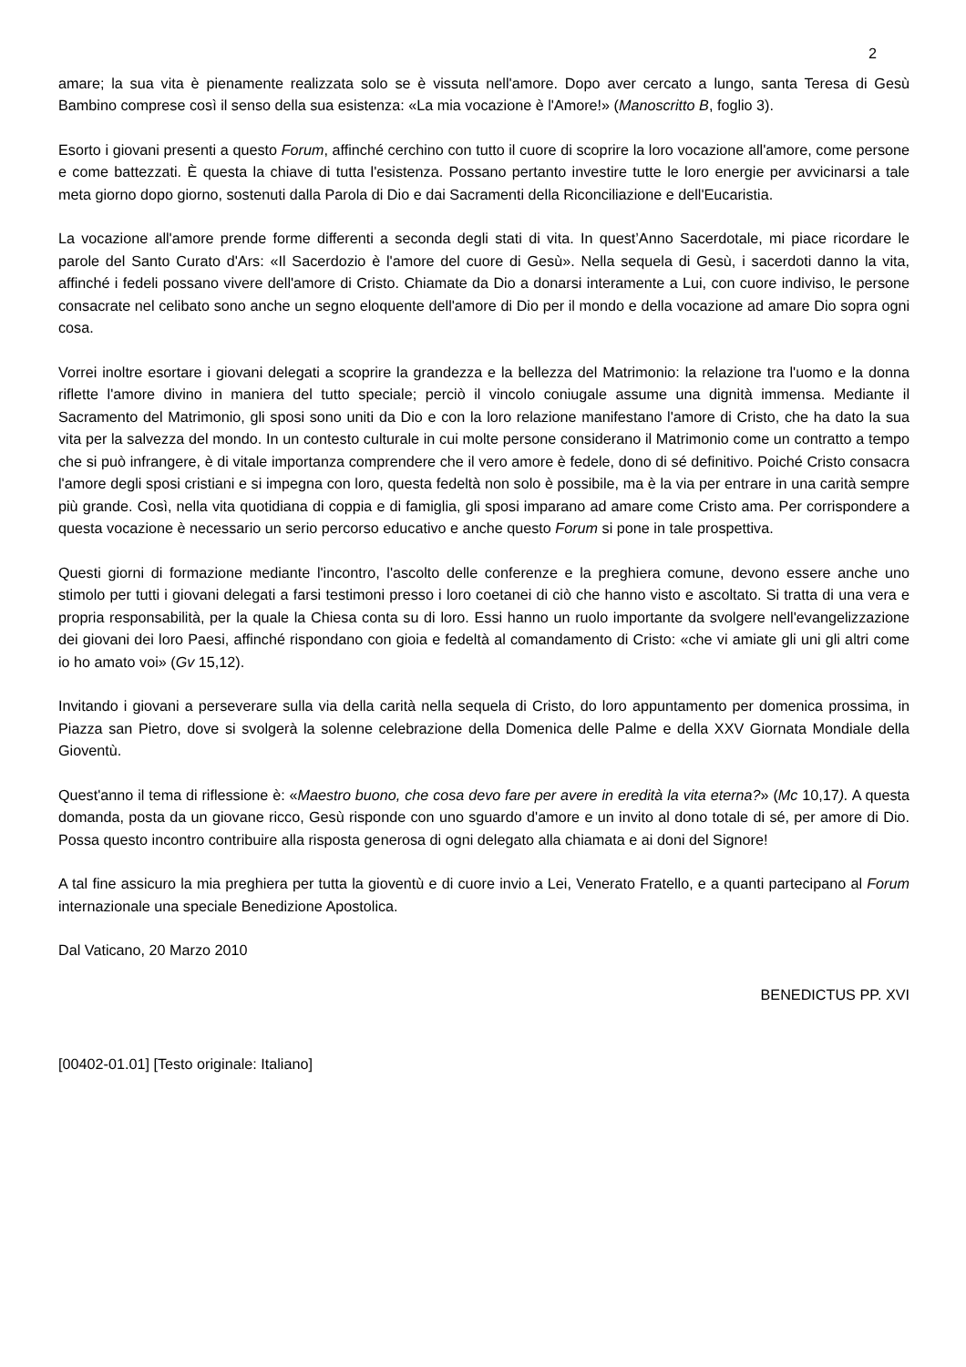2
amare; la sua vita è pienamente realizzata solo se è vissuta nell'amore. Dopo aver cercato a lungo, santa Teresa di Gesù Bambino comprese così il senso della sua esistenza: «La mia vocazione è l'Amore!» (Manoscritto B, foglio 3).
Esorto i giovani presenti a questo Forum, affinché cerchino con tutto il cuore di scoprire la loro vocazione all'amore, come persone e come battezzati. È questa la chiave di tutta l'esistenza. Possano pertanto investire tutte le loro energie per avvicinarsi a tale meta giorno dopo giorno, sostenuti dalla Parola di Dio e dai Sacramenti della Riconciliazione e dell'Eucaristia.
La vocazione all'amore prende forme differenti a seconda degli stati di vita. In quest’Anno Sacerdotale, mi piace ricordare le parole del Santo Curato d'Ars: «Il Sacerdozio è l'amore del cuore di Gesù». Nella sequela di Gesù, i sacerdoti danno la vita, affinché i fedeli possano vivere dell'amore di Cristo. Chiamate da Dio a donarsi interamente a Lui, con cuore indiviso, le persone consacrate nel celibato sono anche un segno eloquente dell'amore di Dio per il mondo e della vocazione ad amare Dio sopra ogni cosa.
Vorrei inoltre esortare i giovani delegati a scoprire la grandezza e la bellezza del Matrimonio: la relazione tra l'uomo e la donna riflette l'amore divino in maniera del tutto speciale; perciò il vincolo coniugale assume una dignità immensa. Mediante il Sacramento del Matrimonio, gli sposi sono uniti da Dio e con la loro relazione manifestano l'amore di Cristo, che ha dato la sua vita per la salvezza del mondo. In un contesto culturale in cui molte persone considerano il Matrimonio come un contratto a tempo che si può infrangere, è di vitale importanza comprendere che il vero amore è fedele, dono di sé definitivo. Poiché Cristo consacra l'amore degli sposi cristiani e si impegna con loro, questa fedeltà non solo è possibile, ma è la via per entrare in una carità sempre più grande. Così, nella vita quotidiana di coppia e di famiglia, gli sposi imparano ad amare come Cristo ama. Per corrispondere a questa vocazione è necessario un serio percorso educativo e anche questo Forum si pone in tale prospettiva.
Questi giorni di formazione mediante l'incontro, l'ascolto delle conferenze e la preghiera comune, devono essere anche uno stimolo per tutti i giovani delegati a farsi testimoni presso i loro coetanei di ciò che hanno visto e ascoltato. Si tratta di una vera e propria responsabilità, per la quale la Chiesa conta su di loro. Essi hanno un ruolo importante da svolgere nell'evangelizzazione dei giovani dei loro Paesi, affinché rispondano con gioia e fedeltà al comandamento di Cristo: «che vi amiate gli uni gli altri come io ho amato voi» (Gv 15,12).
Invitando i giovani a perseverare sulla via della carità nella sequela di Cristo, do loro appuntamento per domenica prossima, in Piazza san Pietro, dove si svolgerà la solenne celebrazione della Domenica delle Palme e della XXV Giornata Mondiale della Gioventù.
Quest'anno il tema di riflessione è: «Maestro buono, che cosa devo fare per avere in eredità la vita eterna?» (Mc 10,17). A questa domanda, posta da un giovane ricco, Gesù risponde con uno sguardo d'amore e un invito al dono totale di sé, per amore di Dio. Possa questo incontro contribuire alla risposta generosa di ogni delegato alla chiamata e ai doni del Signore!
A tal fine assicuro la mia preghiera per tutta la gioventù e di cuore invio a Lei, Venerato Fratello, e a quanti partecipano al Forum internazionale una speciale Benedizione Apostolica.
Dal Vaticano, 20 Marzo 2010
BENEDICTUS PP. XVI
[00402-01.01] [Testo originale: Italiano]